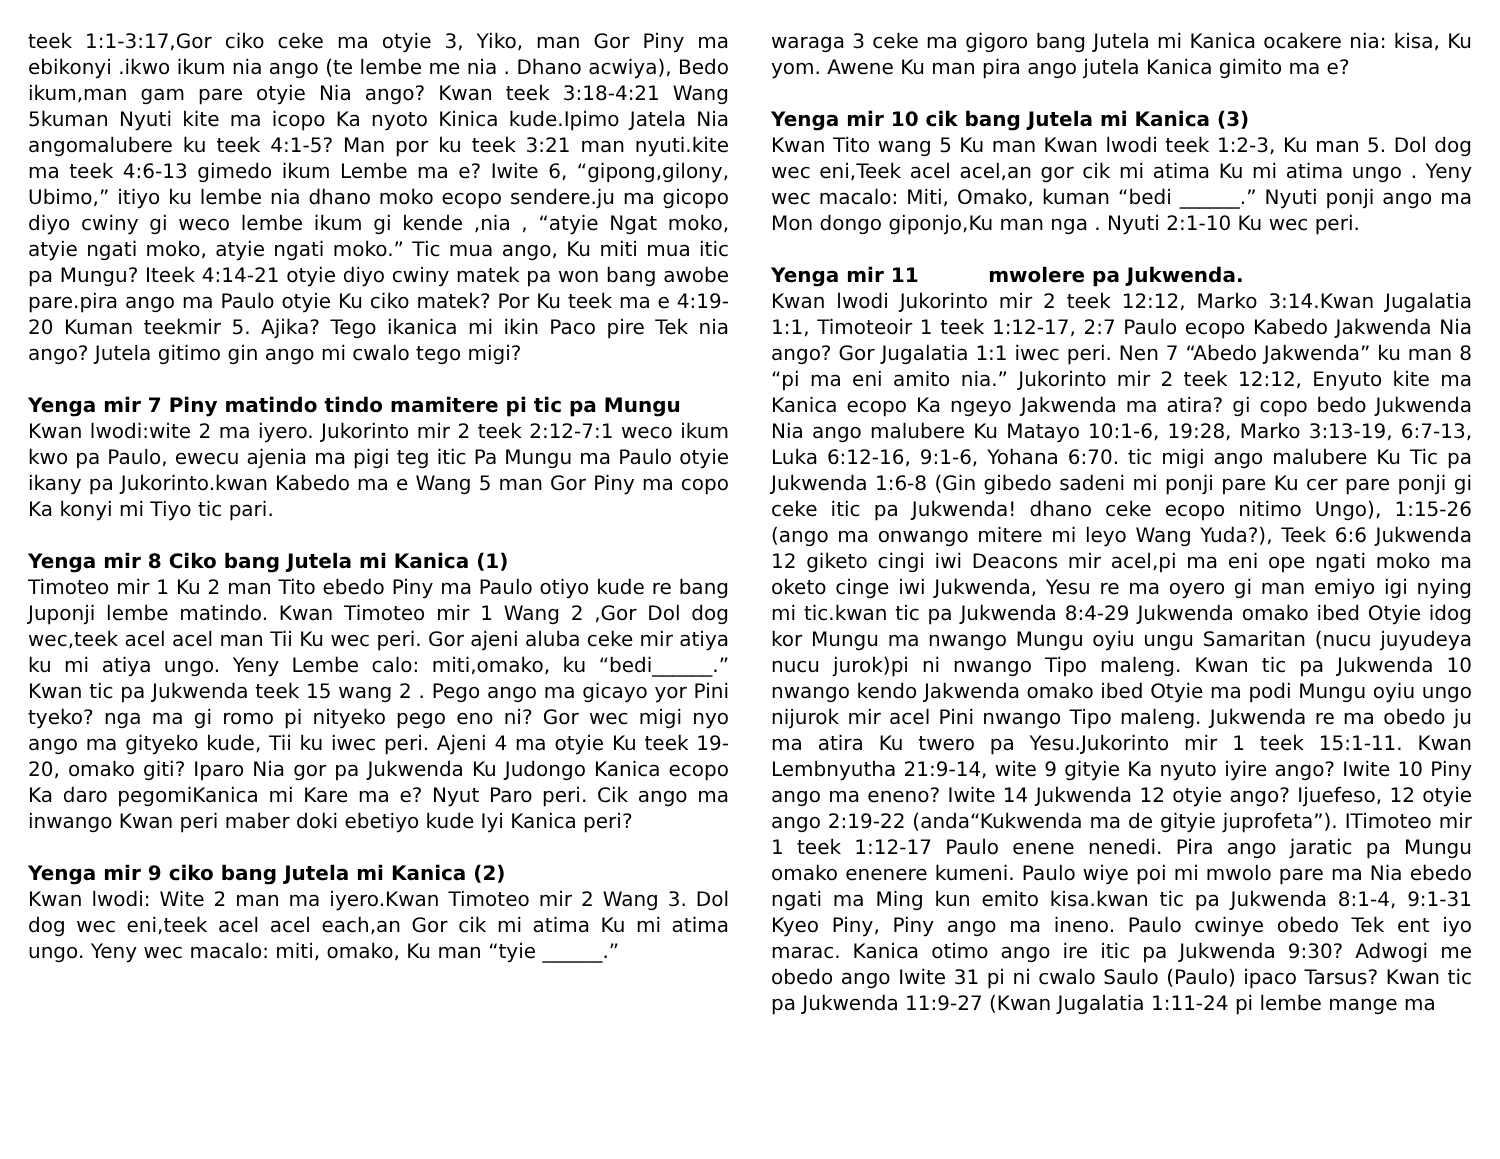teek 1:1-3:17,Gor ciko ceke ma otyie 3, Yiko, man Gor Piny ma ebikonyi .ikwo ikum nia ango (te lembe me nia . Dhano acwiya), Bedo ikum,man gam pare otyie Nia ango? Kwan teek 3:18-4:21 Wang 5kuman Nyuti kite ma icopo Ka nyoto Kinica kude.Ipimo Jatela Nia angomalubere ku teek 4:1-5? Man por ku teek 3:21 man nyuti.kite ma teek 4:6-13 gimedo ikum Lembe ma e? Iwite 6, “gipong,gilony, Ubimo,” itiyo ku lembe nia dhano moko ecopo sendere.ju ma gicopo diyo cwiny gi weco lembe ikum gi kende ,nia , “atyie Ngat moko, atyie ngati moko, atyie ngati moko.” Tic mua ango, Ku miti mua itic pa Mungu? Iteek 4:14-21 otyie diyo cwiny matek pa won bang awobe pare.pira ango ma Paulo otyie Ku ciko matek? Por Ku teek ma e 4:19-20 Kuman teekmir 5. Ajika? Tego ikanica mi ikin Paco pire Tek nia ango? Jutela gitimo gin ango mi cwalo tego migi?
Yenga mir 7 Piny matindo tindo mamitere pi tic pa Mungu
Kwan lwodi:wite 2 ma iyero. Jukorinto mir 2 teek 2:12-7:1 weco ikum kwo pa Paulo, ewecu ajenia ma pigi teg itic Pa Mungu ma Paulo otyie ikany pa Jukorinto.kwan Kabedo ma e Wang 5 man Gor Piny ma copo Ka konyi mi Tiyo tic pari.
Yenga mir 8 Ciko bang Jutela mi Kanica (1)
Timoteo mir 1 Ku 2 man Tito ebedo Piny ma Paulo otiyo kude re bang Juponji lembe matindo. Kwan Timoteo mir 1 Wang 2 ,Gor Dol dog wec,teek acel acel man Tii Ku wec peri. Gor ajeni aluba ceke mir atiya ku mi atiya ungo. Yeny Lembe calo: miti,omako, ku “bedi______.” Kwan tic pa Jukwenda teek 15 wang 2 . Pego ango ma gicayo yor Pini tyeko? nga ma gi romo pi nityeko pego eno ni? Gor wec migi nyo ango ma gityeko kude, Tii ku iwec peri. Ajeni 4 ma otyie Ku teek 19-20, omako giti? Iparo Nia gor pa Jukwenda Ku Judongo Kanica ecopo Ka daro pegomiKanica mi Kare ma e? Nyut Paro peri. Cik ango ma inwango Kwan peri maber doki ebetiyo kude Iyi Kanica peri?
Yenga mir 9 ciko bang Jutela mi Kanica (2)
Kwan lwodi: Wite 2 man ma iyero.Kwan Timoteo mir 2 Wang 3. Dol dog wec eni,teek acel acel each,an Gor cik mi atima Ku mi atima ungo. Yeny wec macalo: miti, omako, Ku man “tyie ______.”
waraga 3 ceke ma gigoro bang Jutela mi Kanica ocakere nia: kisa, Ku yom. Awene Ku man pira ango jutela Kanica gimito ma e?
Yenga mir 10 cik bang Jutela mi Kanica (3)
Kwan Tito wang 5 Ku man Kwan lwodi teek 1:2-3, Ku man 5. Dol dog wec eni,Teek acel acel,an gor cik mi atima Ku mi atima ungo . Yeny wec macalo: Miti, Omako, kuman “bedi ______.” Nyuti ponji ango ma Mon dongo giponjo,Ku man nga . Nyuti 2:1-10 Ku wec peri.
Yenga mir 11 mwolere pa Jukwenda.
Kwan lwodi Jukorinto mir 2 teek 12:12, Marko 3:14.Kwan Jugalatia 1:1, Timoteoir 1 teek 1:12-17, 2:7 Paulo ecopo Kabedo Jakwenda Nia ango? Gor Jugalatia 1:1 iwec peri. Nen 7 “Abedo Jakwenda” ku man 8 “pi ma eni amito nia.” Jukorinto mir 2 teek 12:12, Enyuto kite ma Kanica ecopo Ka ngeyo Jakwenda ma atira? gi copo bedo Jukwenda Nia ango malubere Ku Matayo 10:1-6, 19:28, Marko 3:13-19, 6:7-13, Luka 6:12-16, 9:1-6, Yohana 6:70. tic migi ango malubere Ku Tic pa Jukwenda 1:6-8 (Gin gibedo sadeni mi ponji pare Ku cer pare ponji gi ceke itic pa Jukwenda! dhano ceke ecopo nitimo Ungo), 1:15-26 (ango ma onwango mitere mi leyo Wang Yuda?), Teek 6:6 Jukwenda 12 giketo cingi iwi Deacons mir acel,pi ma eni ope ngati moko ma oketo cinge iwi Jukwenda, Yesu re ma oyero gi man emiyo igi nying mi tic.kwan tic pa Jukwenda 8:4-29 Jukwenda omako ibed Otyie idog kor Mungu ma nwango Mungu oyiu ungu Samaritan (nucu juyudeya nucu jurok)pi ni nwango Tipo maleng. Kwan tic pa Jukwenda 10 nwango kendo Jakwenda omako ibed Otyie ma podi Mungu oyiu ungo nijurok mir acel Pini nwango Tipo maleng. Jukwenda re ma obedo ju ma atira Ku twero pa Yesu.Jukorinto mir 1 teek 15:1-11. Kwan Lembnyutha 21:9-14, wite 9 gityie Ka nyuto iyire ango? Iwite 10 Piny ango ma eneno? Iwite 14 Jukwenda 12 otyie ango? Ijuefeso, 12 otyie ango 2:19-22 (anda“Kukwenda ma de gityie juprofeta”). ITimoteo mir 1 teek 1:12-17 Paulo enene nenedi. Pira ango jaratic pa Mungu omako enenere kumeni. Paulo wiye poi mi mwolo pare ma Nia ebedo ngati ma Ming kun emito kisa.kwan tic pa Jukwenda 8:1-4, 9:1-31 Kyeo Piny, Piny ango ma ineno. Paulo cwinye obedo Tek ent iyo marac. Kanica otimo ango ire itic pa Jukwenda 9:30? Adwogi me obedo ango Iwite 31 pi ni cwalo Saulo (Paulo) ipaco Tarsus? Kwan tic pa Jukwenda 11:9-27 (Kwan Jugalatia 1:11-24 pi lembe mange ma